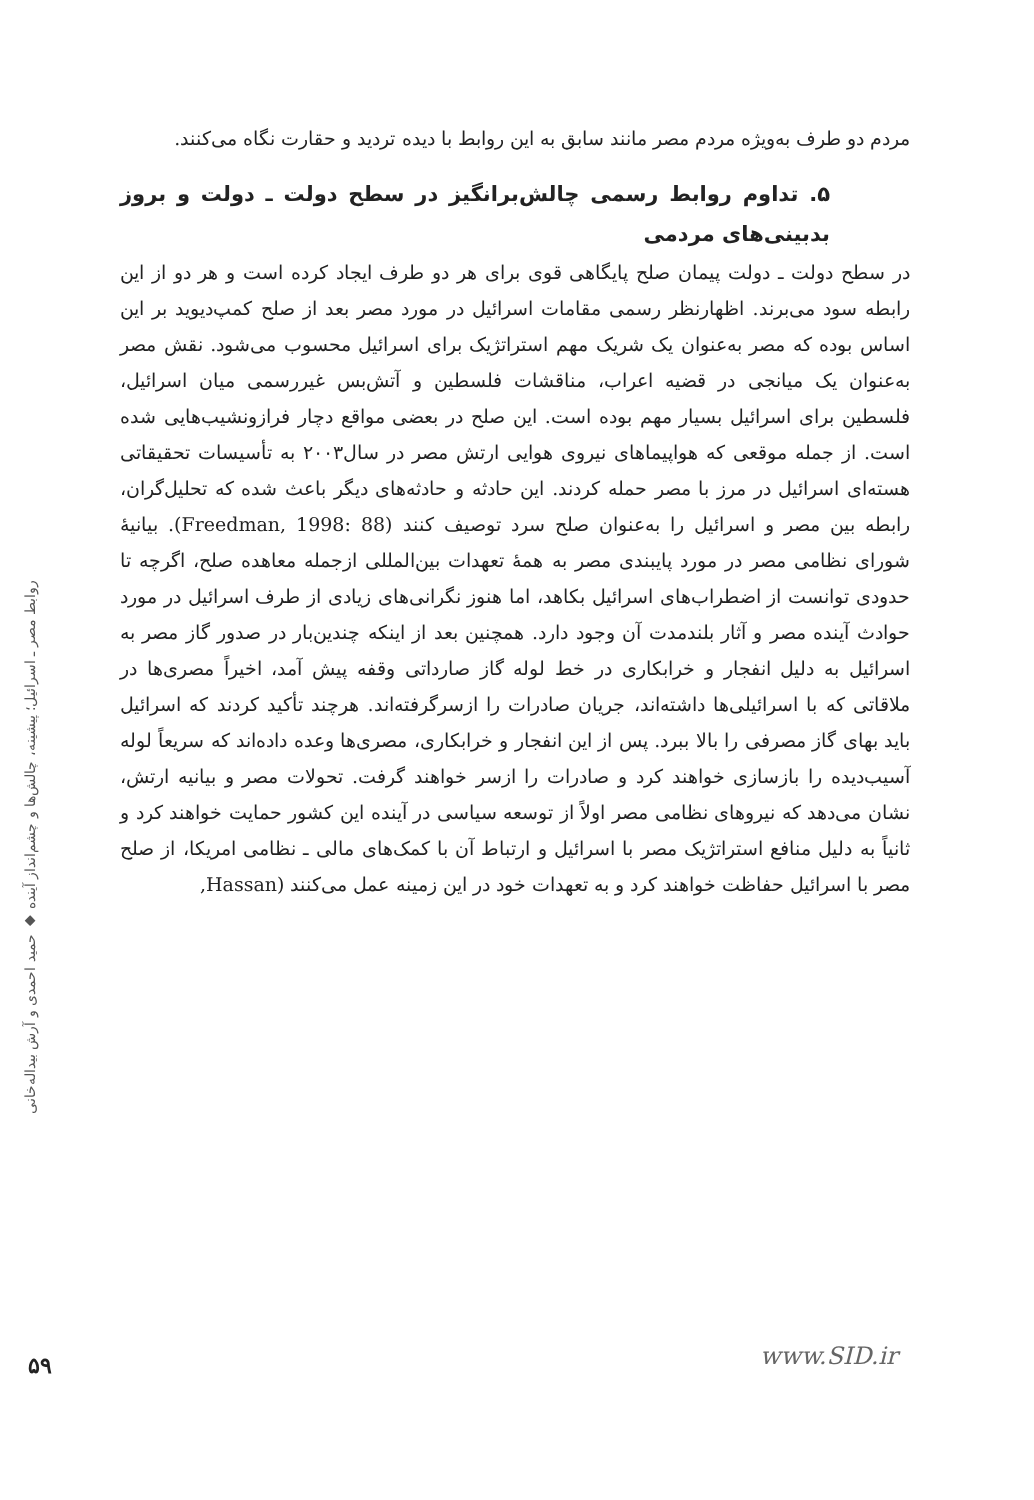مردم دو طرف به‌ویژه مردم مصر مانند سابق به این روابط با دیده تردید و حقارت نگاه می‌کنند.
۵. تداوم روابط رسمی چالش‌برانگیز در سطح دولت ـ دولت و بروز بدبینی‌های مردمی
در سطح دولت ـ دولت پیمان صلح پایگاهی قوی برای هر دو طرف ایجاد کرده است و هر دو از این رابطه سود می‌برند. اظهارنظر رسمی مقامات اسرائیل در مورد مصر بعد از صلح کمپ‌دیوید بر این اساس بوده که مصر به‌عنوان یک شریک مهم استراتژیک برای اسرائیل محسوب می‌شود. نقش مصر به‌عنوان یک میانجی در قضیه اعراب، مناقشات فلسطین و آتش‌بس غیررسمی میان اسرائیل، فلسطین برای اسرائیل بسیار مهم بوده است. این صلح در بعضی مواقع دچار فرازونشیب‌هایی شده است. از جمله موقعی که هواپیماهای نیروی هوایی ارتش مصر در سال۲۰۰۳ به تأسیسات تحقیقاتی هسته‌ای اسرائیل در مرز با مصر حمله کردند. این حادثه و حادثه‌های دیگر باعث شده که تحلیل‌گران، رابطه بین مصر و اسرائیل را به‌عنوان صلح سرد توصیف کنند (Freedman, 1998: 88). بیانیۀ شورای نظامی مصر در مورد پایبندی مصر به همۀ تعهدات بین‌المللی ازجمله معاهده صلح، اگرچه تا حدودی توانست از اضطراب‌های اسرائیل بکاهد، اما هنوز نگرانی‌های زیادی از طرف اسرائیل در مورد حوادث آینده مصر و آثار بلندمدت آن وجود دارد. همچنین بعد از اینکه چندین‌بار در صدور گاز مصر به اسرائیل به دلیل انفجار و خرابکاری در خط لوله گاز صارداتی وقفه پیش آمد، اخیراً مصری‌ها در ملاقاتی که با اسرائیلی‌ها داشته‌اند، جریان صادرات را ازسرگرفته‌اند. هرچند تأکید کردند که اسرائیل باید بهای گاز مصرفی را بالا ببرد. پس از این انفجار و خرابکاری، مصری‌ها وعده داده‌اند که سریعاً لوله آسیب‌دیده را بازسازی خواهند کرد و صادرات را ازسر خواهند گرفت. تحولات مصر و بیانیه ارتش، نشان می‌دهد که نیروهای نظامی مصر اولاً از توسعه سیاسی در آینده این کشور حمایت خواهند کرد و ثانیاً به دلیل منافع استراتژیک مصر با اسرائیل و ارتباط آن با کمک‌های مالی ـ نظامی امریکا، از صلح مصر با اسرائیل حفاظت خواهند کرد و به تعهدات خود در این زمینه عمل می‌کنند (Hassan,
روابط مصر ـ اسرائیل؛ پیشینه، چالش‌ها و چشم‌انداز آینده ◆ حمید احمدی و آرش بیداله‌خانی
۵۹ www.SID.ir